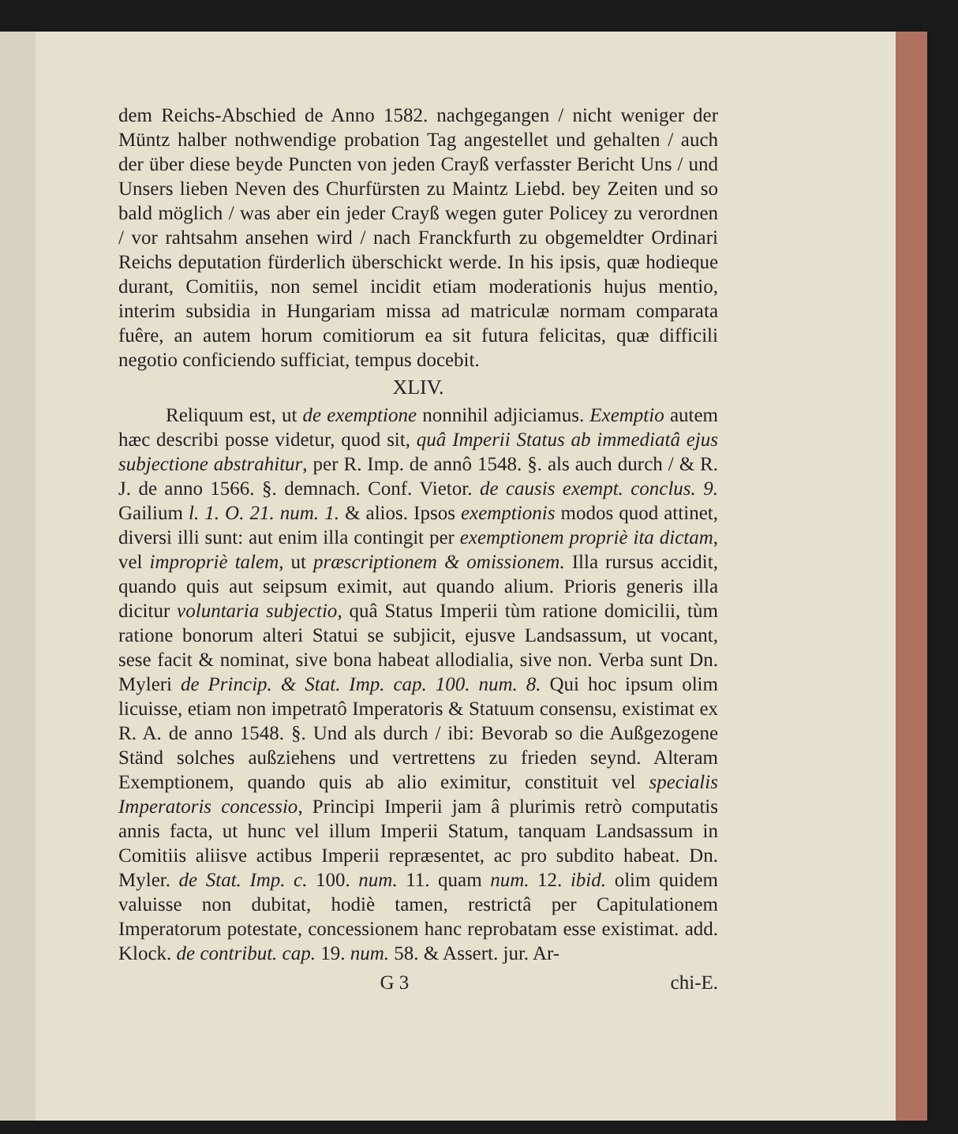dem Reichs-Abschied de Anno 1582. nachgegangen / nicht weniger der Müntz halber nothwendige probation Tag angestellet und gehalten / auch der über diese beyde Puncten von jeden Crayß verfasster Bericht Uns / und Unsers lieben Neven des Churfürsten zu Maintz Liebd. bey Zeiten und so bald möglich / was aber ein jeder Crayß wegen guter Policey zu verordnen / vor rahtsahm ansehen wird / nach Franckfurth zu obgemeldter Ordinari Reichs deputation fürderlich überschickt werde. In his ipsis, quæ hodieque durant, Comitiis, non semel incidit etiam moderationis hujus mentio, interim subsidia in Hungariam missa ad matriculæ normam comparata fuêre, an autem horum comitiorum ea sit futura felicitas, quæ difficili negotio conficiendo sufficiat, tempus docebit.
XLIV.
Reliquum est, ut de exemptione nonnihil adjiciamus. Exemptio autem hæc describi posse videtur, quod sit, quâ Imperii Status ab immediatâ ejus subjectione abstrahitur, per R. Imp. de annô 1548. §. als auch durch / & R. J. de anno 1566. §. demnach. Conf. Vietor. de causis exempt. conclus. 9. Gailium l. 1. O. 21. num. 1. & alios. Ipsos exemptionis modos quod attinet, diversi illi sunt: aut enim illa contingit per exemptionem propriè ita dictam, vel impropriè talem, ut præscriptionem & omissionem. Illa rursus accidit, quando quis aut seipsum eximit, aut quando alium. Prioris generis illa dicitur voluntaria subjectio, quâ Status Imperii tùm ratione domicilii, tùm ratione bonorum alteri Statui se subjicit, ejusve Landsassum, ut vocant, sese facit & nominat, sive bona habeat allodialia, sive non. Verba sunt Dn. Myleri de Princip. & Stat. Imp. cap. 100. num. 8. Qui hoc ipsum olim licuisse, etiam non impetratô Imperatoris & Statuum consensu, existimat ex R. A. de anno 1548. §. Und als durch / ibi: Bevorab so die Außgezogene Ständ solches außziehens und vertrettens zu frieden seynd. Alteram Exemptionem, quando quis ab alio eximitur, constituit vel specialis Imperatoris concessio, Principi Imperii jam â plurimis retrò computatis annis facta, ut hunc vel illum Imperii Statum, tanquam Landsassum in Comitiis aliisve actibus Imperii repræsentet, ac pro subdito habeat. Dn. Myler. de Stat. Imp. c. 100. num. 11. quam num. 12. ibid. olim quidem valuisse non dubitat, hodiè tamen, restrictâ per Capitulationem Imperatorum potestate, concessionem hanc reprobatam esse existimat. add. Klock. de contribut. cap. 19. num. 58. & Assert. jur. Ar-
G 3 chi-E.